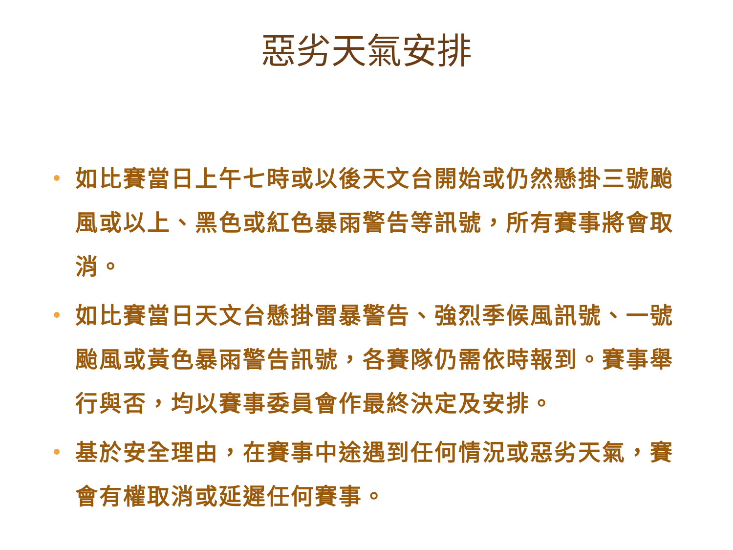惡劣天氣安排
如比賽當日上午七時或以後天文台開始或仍然懸掛三號颱風或以上、黑色或紅色暴雨警告等訊號，所有賽事將會取消。
如比賽當日天文台懸掛雷暴警告、強烈季候風訊號、一號颱風或黃色暴雨警告訊號，各賽隊仍需依時報到。賽事舉行與否，均以賽事委員會作最終決定及安排。
基於安全理由，在賽事中途遇到任何情況或惡劣天氣，賽會有權取消或延遲任何賽事。